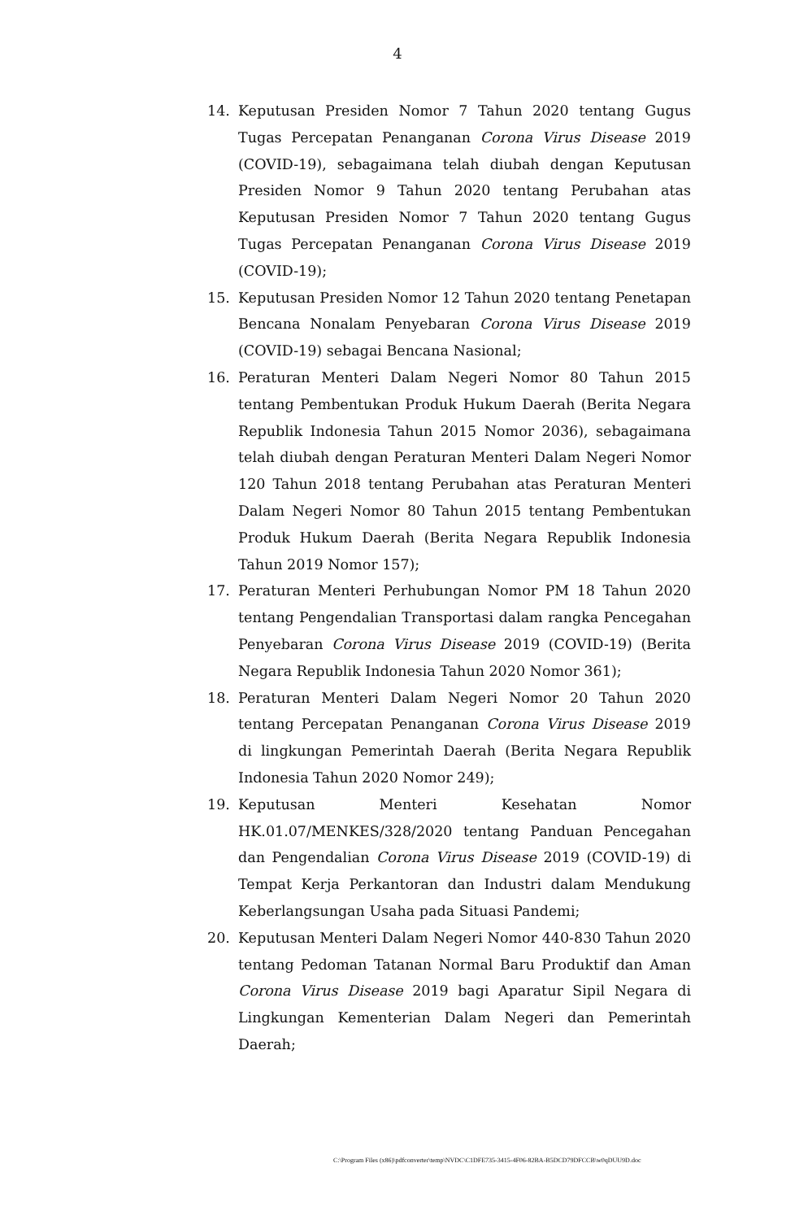4
14. Keputusan Presiden Nomor 7 Tahun 2020 tentang Gugus Tugas Percepatan Penanganan Corona Virus Disease 2019 (COVID-19), sebagaimana telah diubah dengan Keputusan Presiden Nomor 9 Tahun 2020 tentang Perubahan atas Keputusan Presiden Nomor 7 Tahun 2020 tentang Gugus Tugas Percepatan Penanganan Corona Virus Disease 2019 (COVID-19);
15. Keputusan Presiden Nomor 12 Tahun 2020 tentang Penetapan Bencana Nonalam Penyebaran Corona Virus Disease 2019 (COVID-19) sebagai Bencana Nasional;
16. Peraturan Menteri Dalam Negeri Nomor 80 Tahun 2015 tentang Pembentukan Produk Hukum Daerah (Berita Negara Republik Indonesia Tahun 2015 Nomor 2036), sebagaimana telah diubah dengan Peraturan Menteri Dalam Negeri Nomor 120 Tahun 2018 tentang Perubahan atas Peraturan Menteri Dalam Negeri Nomor 80 Tahun 2015 tentang Pembentukan Produk Hukum Daerah (Berita Negara Republik Indonesia Tahun 2019 Nomor 157);
17. Peraturan Menteri Perhubungan Nomor PM 18 Tahun 2020 tentang Pengendalian Transportasi dalam rangka Pencegahan Penyebaran Corona Virus Disease 2019 (COVID-19) (Berita Negara Republik Indonesia Tahun 2020 Nomor 361);
18. Peraturan Menteri Dalam Negeri Nomor 20 Tahun 2020 tentang Percepatan Penanganan Corona Virus Disease 2019 di lingkungan Pemerintah Daerah (Berita Negara Republik Indonesia Tahun 2020 Nomor 249);
19. Keputusan Menteri Kesehatan Nomor HK.01.07/MENKES/328/2020 tentang Panduan Pencegahan dan Pengendalian Corona Virus Disease 2019 (COVID-19) di Tempat Kerja Perkantoran dan Industri dalam Mendukung Keberlangsungan Usaha pada Situasi Pandemi;
20. Keputusan Menteri Dalam Negeri Nomor 440-830 Tahun 2020 tentang Pedoman Tatanan Normal Baru Produktif dan Aman Corona Virus Disease 2019 bagi Aparatur Sipil Negara di Lingkungan Kementerian Dalam Negeri dan Pemerintah Daerah;
C:\Program Files (x86)\pdfconverter\temp\NVDC\C1DFE735-3415-4F06-82BA-B5DCD79DFCCB\w0qDUU9D.doc